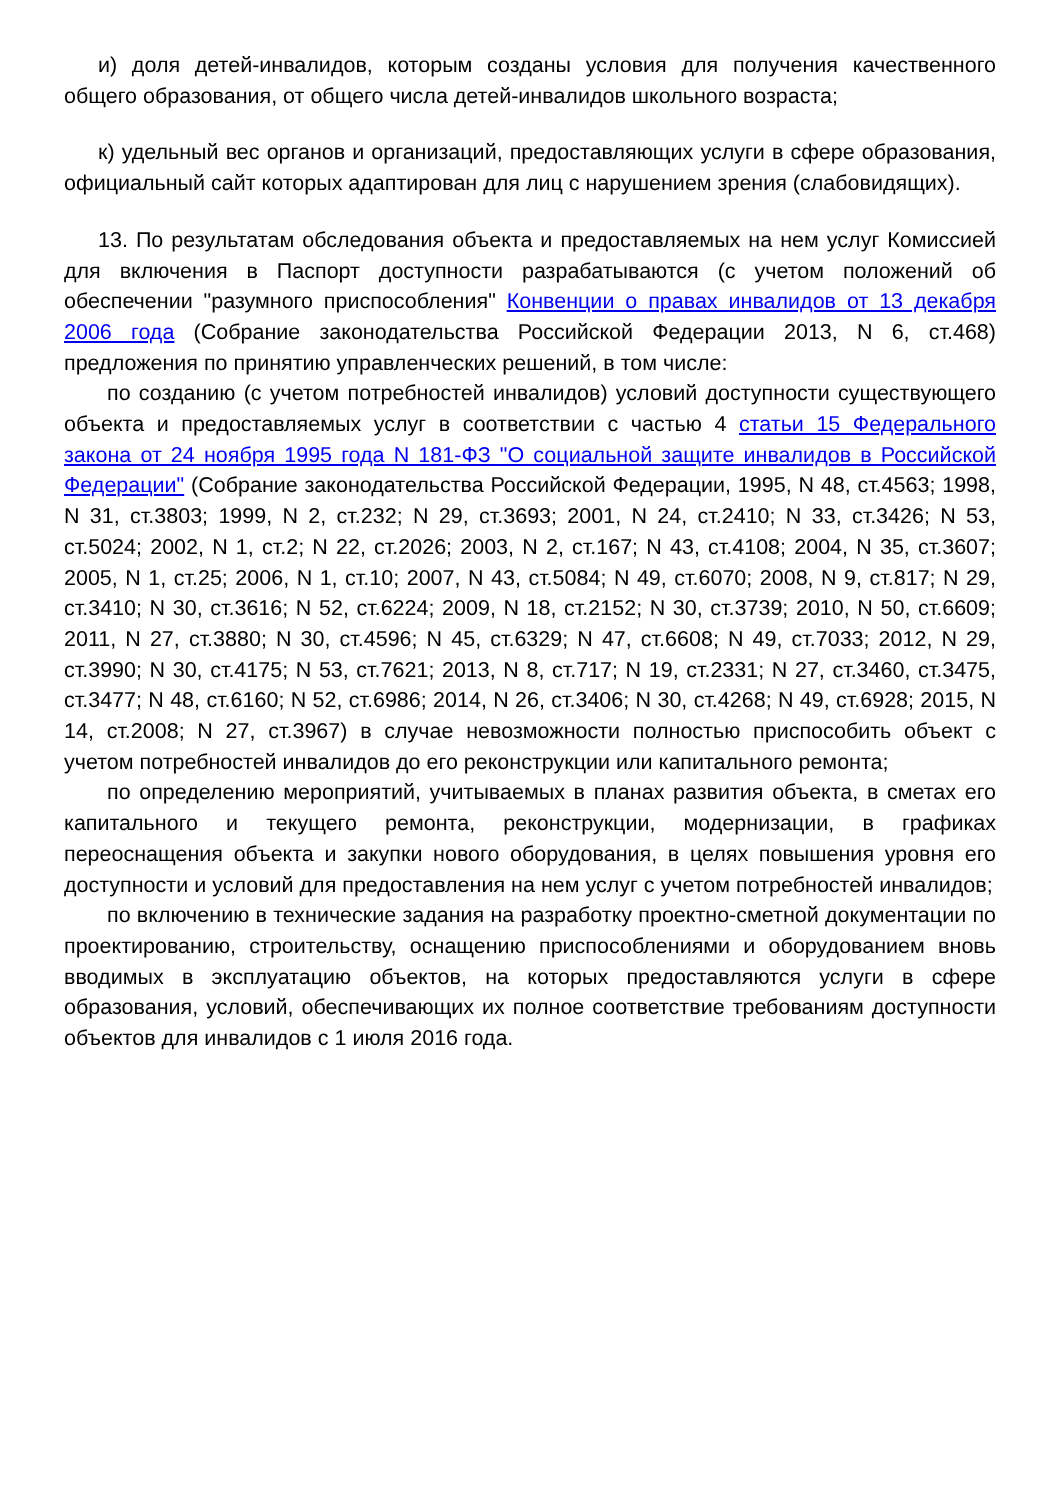и) доля детей-инвалидов, которым созданы условия для получения качественного общего образования, от общего числа детей-инвалидов школьного возраста;
к) удельный вес органов и организаций, предоставляющих услуги в сфере образования, официальный сайт которых адаптирован для лиц с нарушением зрения (слабовидящих).
13. По результатам обследования объекта и предоставляемых на нем услуг Комиссией для включения в Паспорт доступности разрабатываются (с учетом положений об обеспечении "разумного приспособления" Конвенции о правах инвалидов от 13 декабря 2006 года (Собрание законодательства Российской Федерации 2013, N 6, ст.468) предложения по принятию управленческих решений, в том числе:
по созданию (с учетом потребностей инвалидов) условий доступности существующего объекта и предоставляемых услуг в соответствии с частью 4 статьи 15 Федерального закона от 24 ноября 1995 года N 181-ФЗ "О социальной защите инвалидов в Российской Федерации" (Собрание законодательства Российской Федерации, 1995, N 48, ст.4563; 1998, N 31, ст.3803; 1999, N 2, ст.232; N 29, ст.3693; 2001, N 24, ст.2410; N 33, ст.3426; N 53, ст.5024; 2002, N 1, ст.2; N 22, ст.2026; 2003, N 2, ст.167; N 43, ст.4108; 2004, N 35, ст.3607; 2005, N 1, ст.25; 2006, N 1, ст.10; 2007, N 43, ст.5084; N 49, ст.6070; 2008, N 9, ст.817; N 29, ст.3410; N 30, ст.3616; N 52, ст.6224; 2009, N 18, ст.2152; N 30, ст.3739; 2010, N 50, ст.6609; 2011, N 27, ст.3880; N 30, ст.4596; N 45, ст.6329; N 47, ст.6608; N 49, ст.7033; 2012, N 29, ст.3990; N 30, ст.4175; N 53, ст.7621; 2013, N 8, ст.717; N 19, ст.2331; N 27, ст.3460, ст.3475, ст.3477; N 48, ст.6160; N 52, ст.6986; 2014, N 26, ст.3406; N 30, ст.4268; N 49, ст.6928; 2015, N 14, ст.2008; N 27, ст.3967) в случае невозможности полностью приспособить объект с учетом потребностей инвалидов до его реконструкции или капитального ремонта;
по определению мероприятий, учитываемых в планах развития объекта, в сметах его капитального и текущего ремонта, реконструкции, модернизации, в графиках переоснащения объекта и закупки нового оборудования, в целях повышения уровня его доступности и условий для предоставления на нем услуг с учетом потребностей инвалидов;
по включению в технические задания на разработку проектно-сметной документации по проектированию, строительству, оснащению приспособлениями и оборудованием вновь вводимых в эксплуатацию объектов, на которых предоставляются услуги в сфере образования, условий, обеспечивающих их полное соответствие требованиям доступности объектов для инвалидов с 1 июля 2016 года.